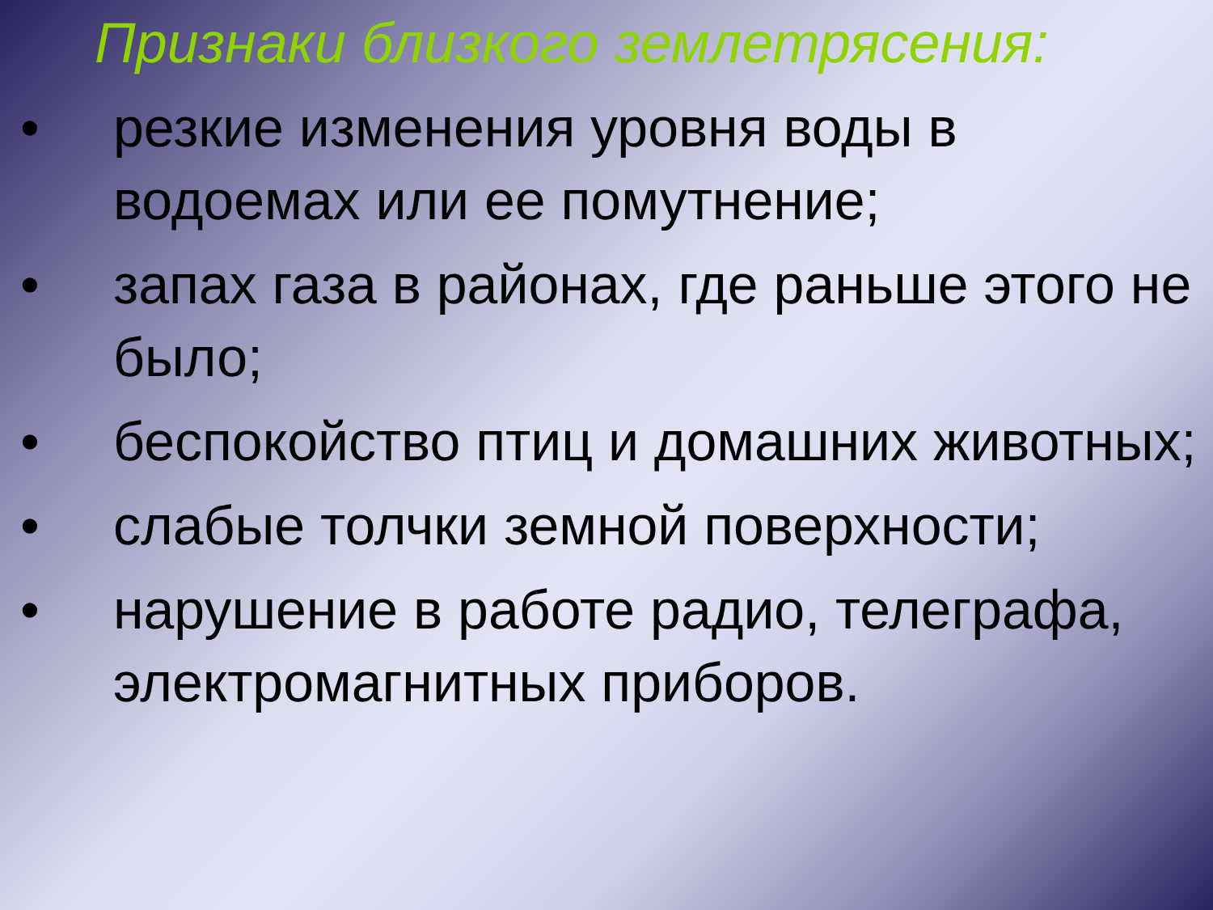Признаки близкого землетрясения:
• резкие изменения уровня воды в водоемах или ее помутнение;
• запах газа в районах, где раньше этого не было;
• беспокойство птиц и домашних животных;
• слабые толчки земной поверхности;
• нарушение в работе радио, телеграфа, электромагнитных приборов.